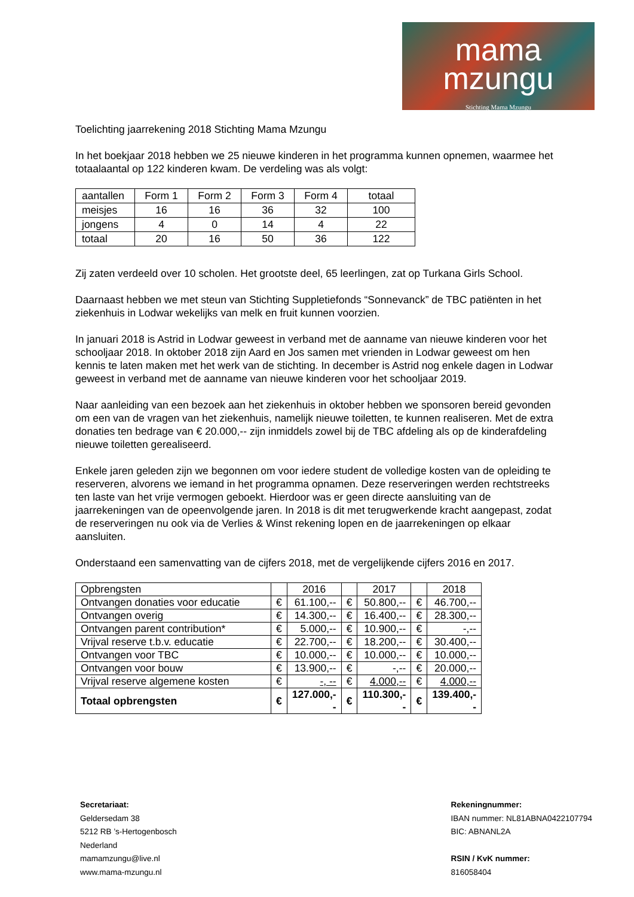mama
mzungu
Stichting Mama Mzungu
Toelichting jaarrekening 2018 Stichting Mama Mzungu
In het boekjaar 2018 hebben we 25 nieuwe kinderen in het programma kunnen opnemen, waarmee het totaalaantal op 122 kinderen kwam. De verdeling was als volgt:
| aantallen | Form 1 | Form 2 | Form 3 | Form 4 | totaal |
| meisjes | 16 | 16 | 36 | 32 | 100 |
| jongens | 4 | 0 | 14 | 4 | 22 |
| totaal | 20 | 16 | 50 | 36 | 122 |
Zij zaten verdeeld over 10 scholen. Het grootste deel, 65 leerlingen, zat op Turkana Girls School.
Daarnaast hebben we met steun van Stichting Suppletiefonds “Sonnevanck” de TBC patiënten in het ziekenhuis in Lodwar wekelijks van melk en fruit kunnen voorzien.
In januari 2018 is Astrid in Lodwar geweest in verband met de aanname van nieuwe kinderen voor het schooljaar 2018. In oktober 2018 zijn Aard en Jos samen met vrienden in Lodwar geweest om hen kennis te laten maken met het werk van de stichting. In december is Astrid nog enkele dagen in Lodwar geweest in verband met de aanname van nieuwe kinderen voor het schooljaar 2019.
Naar aanleiding van een bezoek aan het ziekenhuis in oktober hebben we sponsoren bereid gevonden om een van de vragen van het ziekenhuis, namelijk nieuwe toiletten, te kunnen realiseren. Met de extra donaties ten bedrage van € 20.000,-- zijn inmiddels zowel bij de TBC afdeling als op de kinderafdeling nieuwe toiletten gerealiseerd.
Enkele jaren geleden zijn we begonnen om voor iedere student de volledige kosten van de opleiding te reserveren, alvorens we iemand in het programma opnamen. Deze reserveringen werden rechtstreeks ten laste van het vrije vermogen geboekt. Hierdoor was er geen directe aansluiting van de jaarrekeningen van de opeenvolgende jaren. In 2018 is dit met terugwerkende kracht aangepast, zodat de reserveringen nu ook via de Verlies & Winst rekening lopen en de jaarrekeningen op elkaar aansluiten.
Onderstaand een samenvatting van de cijfers 2018, met de vergelijkende cijfers 2016 en 2017.
| Opbrengsten | | 2016 | | 2017 | | 2018 |
| Ontvangen donaties voor educatie | € | 61.100,-- | € | 50.800,-- | € | 46.700,-- |
| Ontvangen overig | € | 14.300,-- | € | 16.400,-- | € | 28.300,-- |
| Ontvangen parent contribution* | € | 5.000,-- | € | 10.900,-- | € | -,-- |
| Vrijval reserve t.b.v. educatie | € | 22.700,-- | € | 18.200,-- | € | 30.400,-- |
| Ontvangen voor TBC | € | 10.000,-- | € | 10.000,-- | € | 10.000,-- |
| Ontvangen voor bouw | € | 13.900,-- | € | -,-- | € | 20.000,-- |
| Vrijval reserve algemene kosten | € | -, -- | € | 4.000,-- | € | 4.000,-- |
| Totaal opbrengsten | € | 127.000,-- | € | 110.300,-- | € | 139.400,-- |
Secretariaat:
Geldersedam 38
5212 RB ’s-Hertogenbosch
Nederland
mamamzungu@live.nl
www.mama-mzungu.nl
Rekeningnummer:
IBAN nummer: NL81ABNA0422107794
BIC: ABNANL2A
RSIN / KvK nummer:
816058404